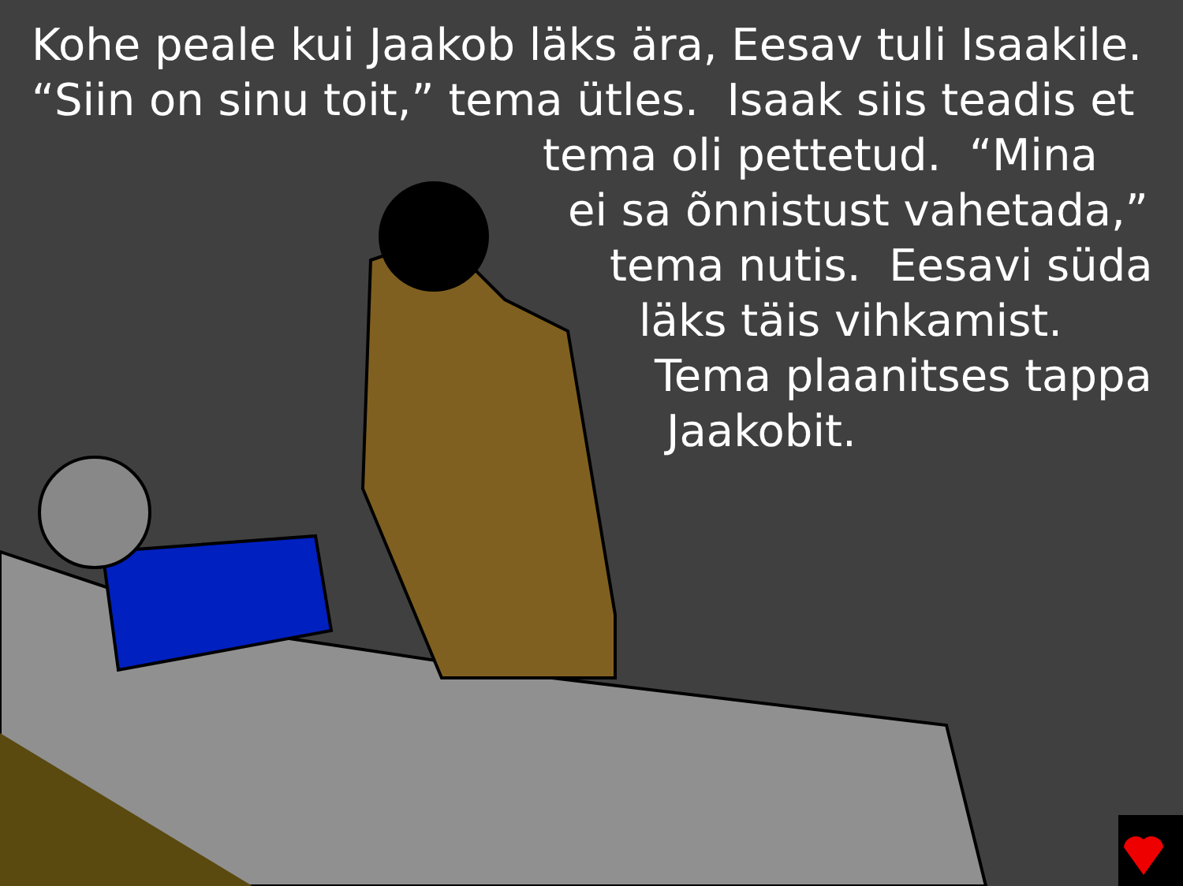Kohe peale kui Jaakob läks ära, Eesav tuli Isaakile.
“Siin on sinu toit,” tema ütles. Isaak siis teadis et
tema oli pettetud. “Mina
ei sa õnnistust vahetada,”
tema nutis. Eesavi süda
läks täis vihkamist.
Tema plaanitses tappa
Jaakobit.